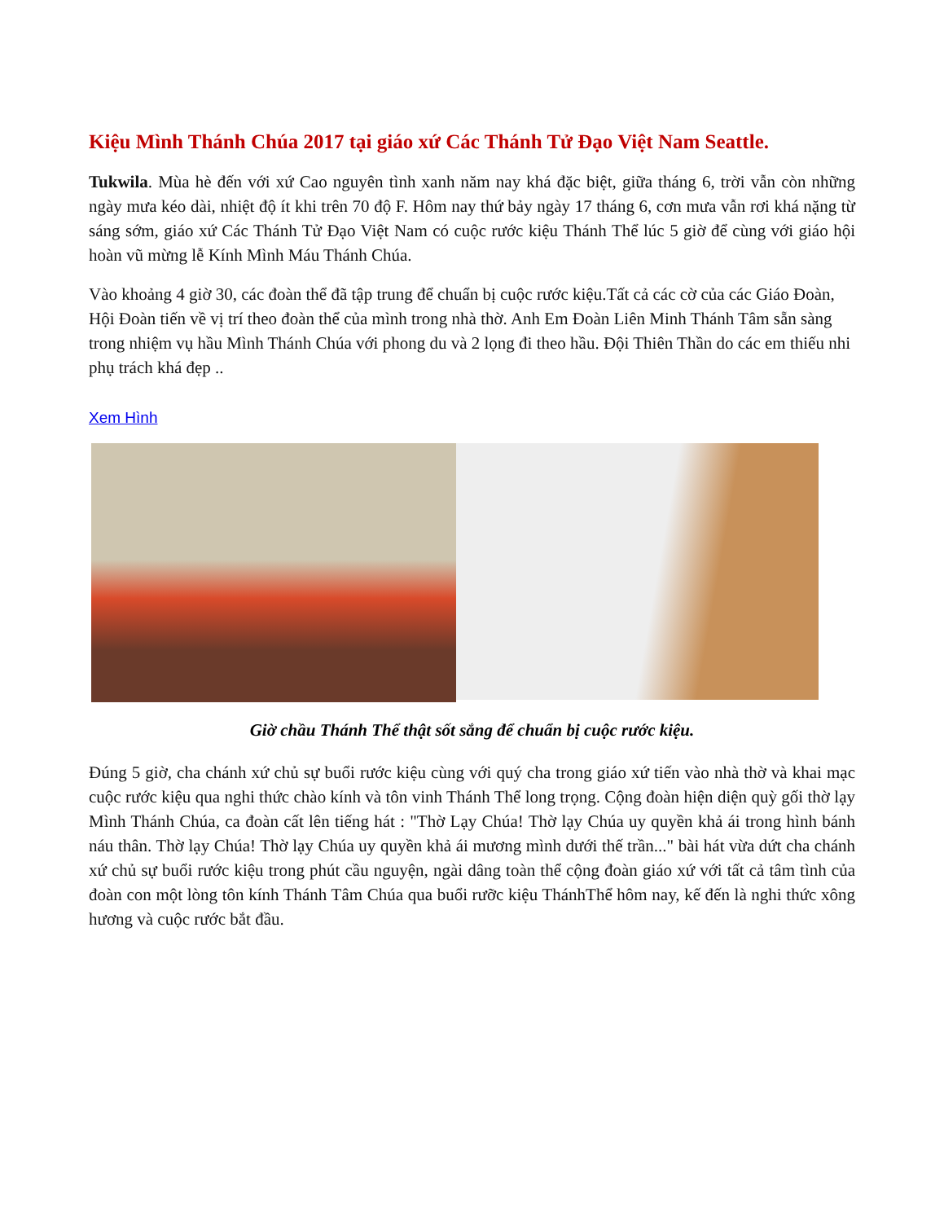Kiệu Mình Thánh Chúa 2017 tại giáo xứ Các Thánh Tử Đạo Việt Nam Seattle.
Tukwila. Mùa hè đến với xứ Cao nguyên tình xanh năm nay khá đặc biệt, giữa tháng 6, trời vẫn còn những ngày mưa kéo dài, nhiệt độ ít khi trên 70 độ F. Hôm nay thứ bảy ngày 17 tháng 6, cơn mưa vẫn rơi khá nặng từ sáng sớm, giáo xứ Các Thánh Tử Đạo Việt Nam có cuộc rước kiệu Thánh Thể lúc 5 giờ để cùng với giáo hội hoàn vũ mừng lễ Kính Mình Máu Thánh Chúa.
Vào khoảng 4 giờ 30, các đoàn thể đã tập trung để chuẩn bị cuộc rước kiệu.Tất cả các cờ của các Giáo Đoàn, Hội Đoàn tiến về vị trí theo đoàn thể của mình trong nhà thờ. Anh Em Đoàn Liên Minh Thánh Tâm sẵn sàng trong nhiệm vụ hầu Mình Thánh Chúa với phong du và 2 lọng đi theo hầu. Đội Thiên Thần do các em thiếu nhi phụ trách khá đẹp ..
Xem Hình
Giờ chầu Thánh Thể thật sốt sắng để chuẩn bị cuộc rước kiệu.
Đúng 5 giờ, cha chánh xứ chủ sự buổi rước kiệu cùng với quý cha trong giáo xứ tiến vào nhà thờ và khai mạc cuộc rước kiệu qua nghi thức chào kính và tôn vinh Thánh Thể long trọng. Cộng đoàn hiện diện quỳ gối thờ lạy Mình Thánh Chúa, ca đoàn cất lên tiếng hát : "Thờ Lạy Chúa! Thờ lạy Chúa uy quyền khả ái trong hình bánh náu thân. Thờ lạy Chúa! Thờ lạy Chúa uy quyền khả ái mương mình dưới thế trần..." bài hát vừa dứt cha chánh xứ chủ sự buổi rước kiệu trong phút cầu nguyện, ngài dâng toàn thể cộng đoàn giáo xứ với tất cả tâm tình của đoàn con một lòng tôn kính Thánh Tâm Chúa qua buổi rưỡc kiệu ThánhThể hôm nay, kế đến là nghi thức xông hương và cuộc rước bắt đầu.